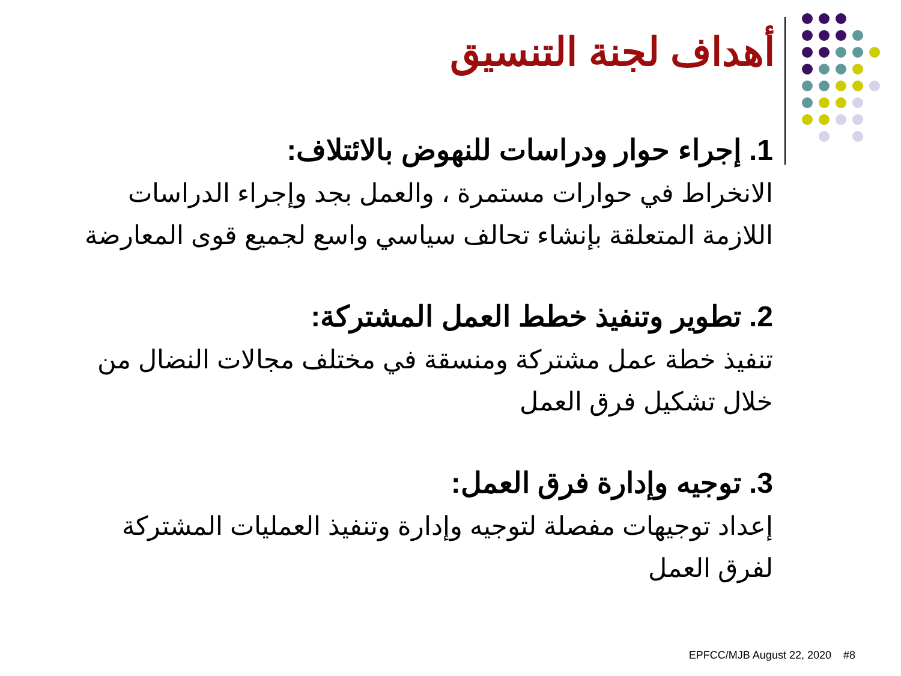أهداف لجنة التنسيق
1. إجراء حوار ودراسات للنهوض بالائتلاف:
الانخراط في حوارات مستمرة ، والعمل بجد وإجراء الدراسات اللازمة المتعلقة بإنشاء تحالف سياسي واسع لجميع قوى المعارضة
2. تطوير وتنفيذ خطط العمل المشتركة:
تنفيذ خطة عمل مشتركة ومنسقة في مختلف مجالات النضال من خلال تشكيل فرق العمل
3. توجيه وإدارة فرق العمل:
إعداد توجيهات مفصلة لتوجيه وإدارة وتنفيذ العمليات المشتركة لفرق العمل
EPFCC/MJB August 22, 2020 #8